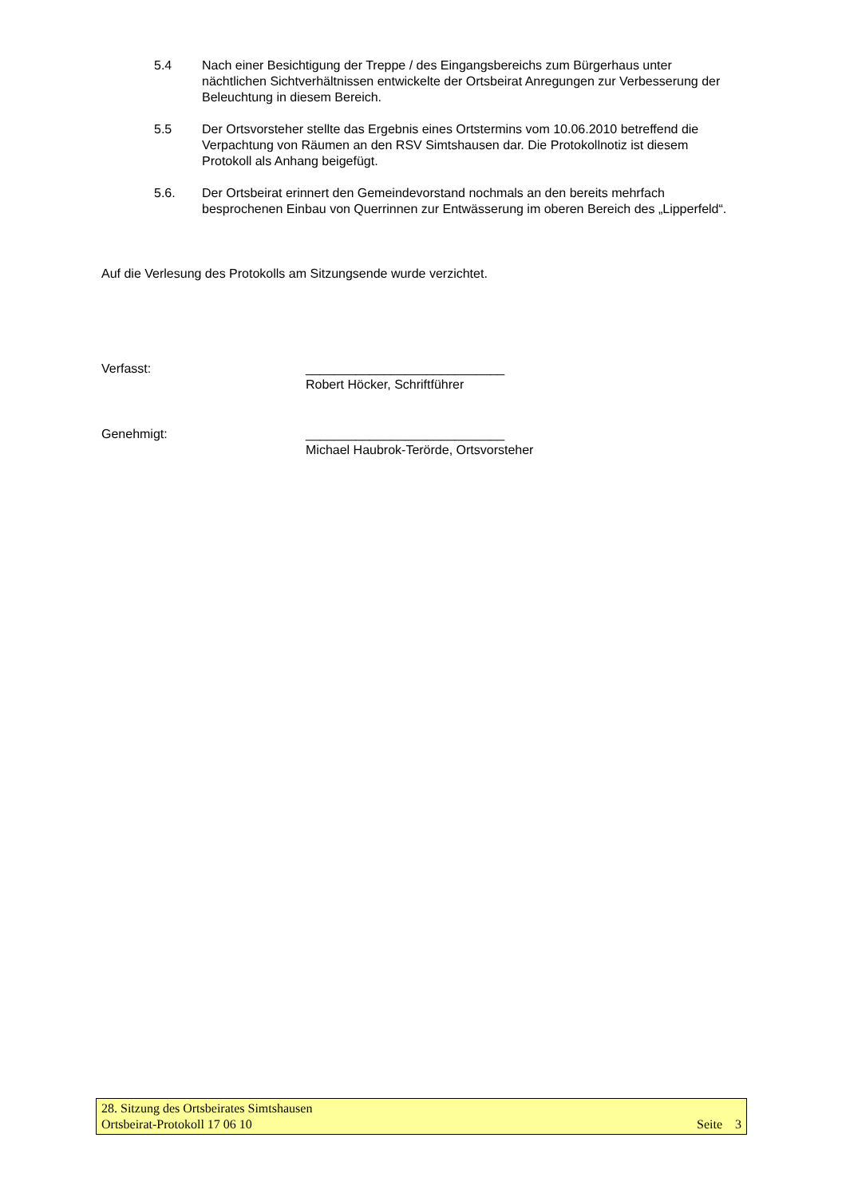5.4 Nach einer Besichtigung der Treppe / des Eingangsbereichs zum Bürgerhaus unter nächtlichen Sichtverhältnissen entwickelte der Ortsbeirat Anregungen zur Verbesserung der Beleuchtung in diesem Bereich.
5.5 Der Ortsvorsteher stellte das Ergebnis eines Ortstermins vom 10.06.2010 betreffend die Verpachtung von Räumen an den RSV Simtshausen dar. Die Protokollnotiz ist diesem Protokoll als Anhang beigefügt.
5.6. Der Ortsbeirat erinnert den Gemeindevorstand nochmals an den bereits mehrfach besprochenen Einbau von Querrinnen zur Entwässerung im oberen Bereich des „Lipperfeld“.
Auf die Verlesung des Protokolls am Sitzungsende wurde verzichtet.
Verfasst: ____________________________
Robert Höcker, Schriftführer
Genehmigt: ____________________________
Michael Haubrok-Terörde, Ortsvorsteher
28. Sitzung des Ortsbeirates Simtshausen
Ortsbeirat-Protokoll 17 06 10 Seite 3